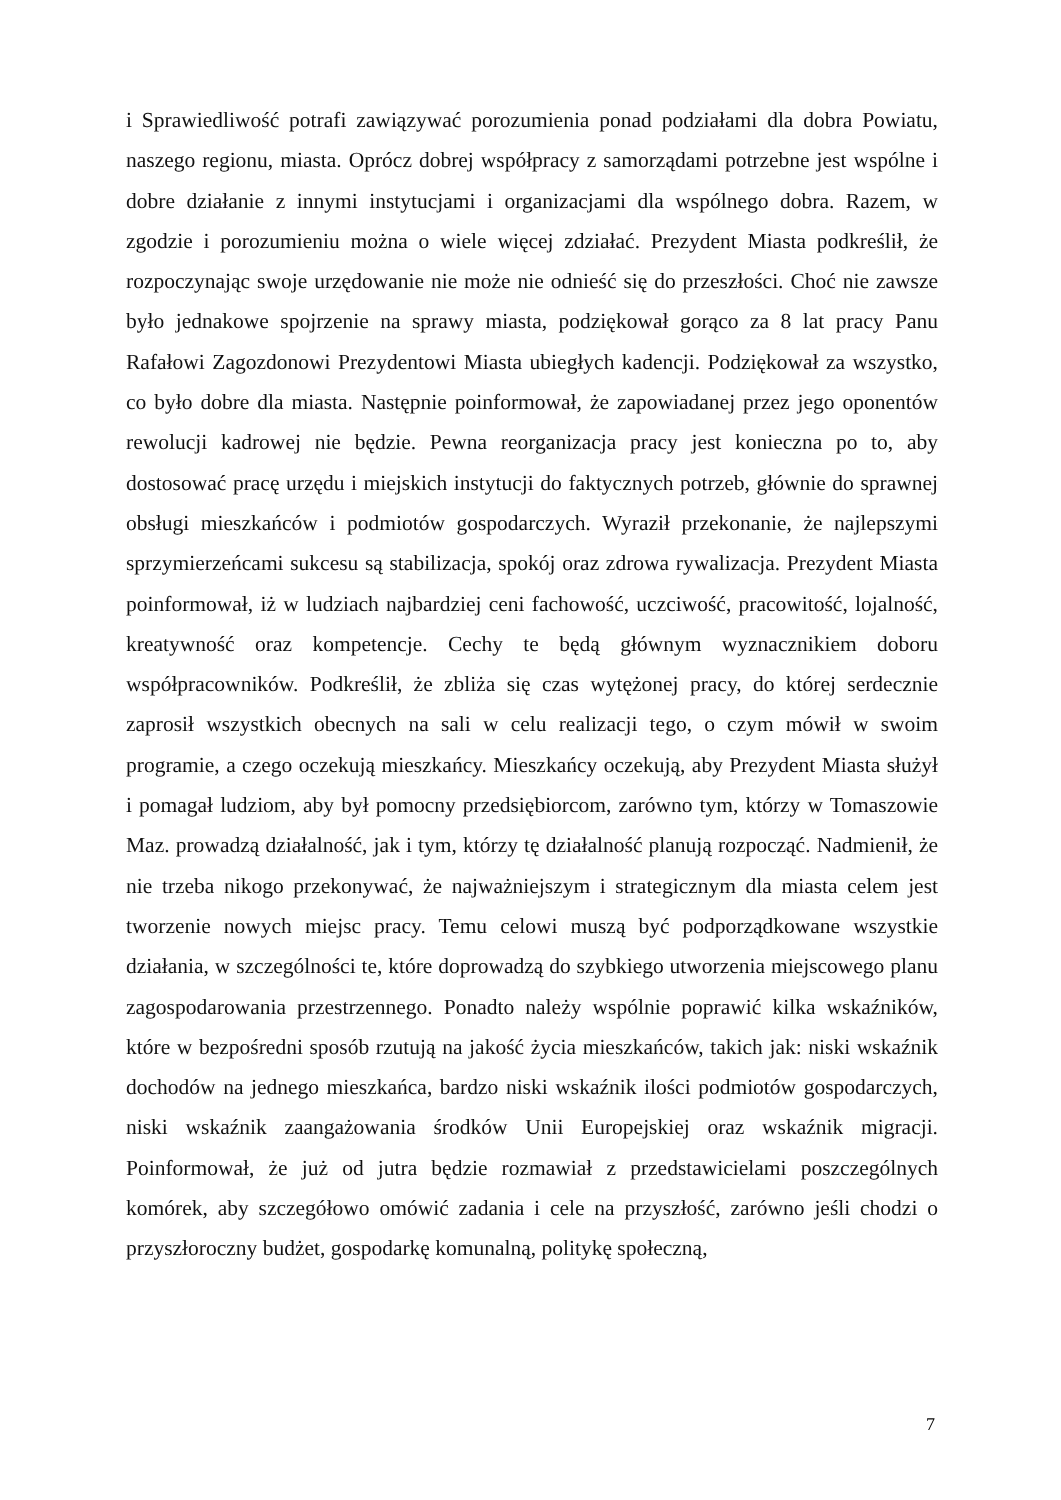i Sprawiedliwość potrafi zawiązywać porozumienia ponad podziałami dla dobra Powiatu, naszego regionu, miasta. Oprócz dobrej współpracy z samorządami potrzebne jest wspólne i dobre działanie z innymi instytucjami i organizacjami dla wspólnego dobra. Razem, w zgodzie i porozumieniu można o wiele więcej zdziałać. Prezydent Miasta podkreślił, że rozpoczynając swoje urzędowanie nie może nie odnieść się do przeszłości. Choć nie zawsze było jednakowe spojrzenie na sprawy miasta, podziękował gorąco za 8 lat pracy Panu Rafałowi Zagozdonowi Prezydentowi Miasta ubiegłych kadencji. Podziękował za wszystko, co było dobre dla miasta. Następnie poinformował, że zapowiadanej przez jego oponentów rewolucji kadrowej nie będzie. Pewna reorganizacja pracy jest konieczna po to, aby dostosować pracę urzędu i miejskich instytucji do faktycznych potrzeb, głównie do sprawnej obsługi mieszkańców i podmiotów gospodarczych. Wyraził przekonanie, że najlepszymi sprzymierzeńcami sukcesu są stabilizacja, spokój oraz zdrowa rywalizacja. Prezydent Miasta poinformował, iż w ludziach najbardziej ceni fachowość, uczciwość, pracowitość, lojalność, kreatywność oraz kompetencje. Cechy te będą głównym wyznacznikiem doboru współpracowników. Podkreślił, że zbliża się czas wytężonej pracy, do której serdecznie zaprosił wszystkich obecnych na sali w celu realizacji tego, o czym mówił w swoim programie, a czego oczekują mieszkańcy. Mieszkańcy oczekują, aby Prezydent Miasta służył i pomagał ludziom, aby był pomocny przedsiębiorcom, zarówno tym, którzy w Tomaszowie Maz. prowadzą działalność, jak i tym, którzy tę działalność planują rozpocząć. Nadmienił, że nie trzeba nikogo przekonywać, że najważniejszym i strategicznym dla miasta celem jest tworzenie nowych miejsc pracy. Temu celowi muszą być podporządkowane wszystkie działania, w szczególności te, które doprowadzą do szybkiego utworzenia miejscowego planu zagospodarowania przestrzennego. Ponadto należy wspólnie poprawić kilka wskaźników, które w bezpośredni sposób rzutują na jakość życia mieszkańców, takich jak: niski wskaźnik dochodów na jednego mieszkańca, bardzo niski wskaźnik ilości podmiotów gospodarczych, niski wskaźnik zaangażowania środków Unii Europejskiej oraz wskaźnik migracji. Poinformował, że już od jutra będzie rozmawiał z przedstawicielami poszczególnych komórek, aby szczegółowo omówić zadania i cele na przyszłość, zarówno jeśli chodzi o przyszłoroczny budżet, gospodarkę komunalną, politykę społeczną,
7